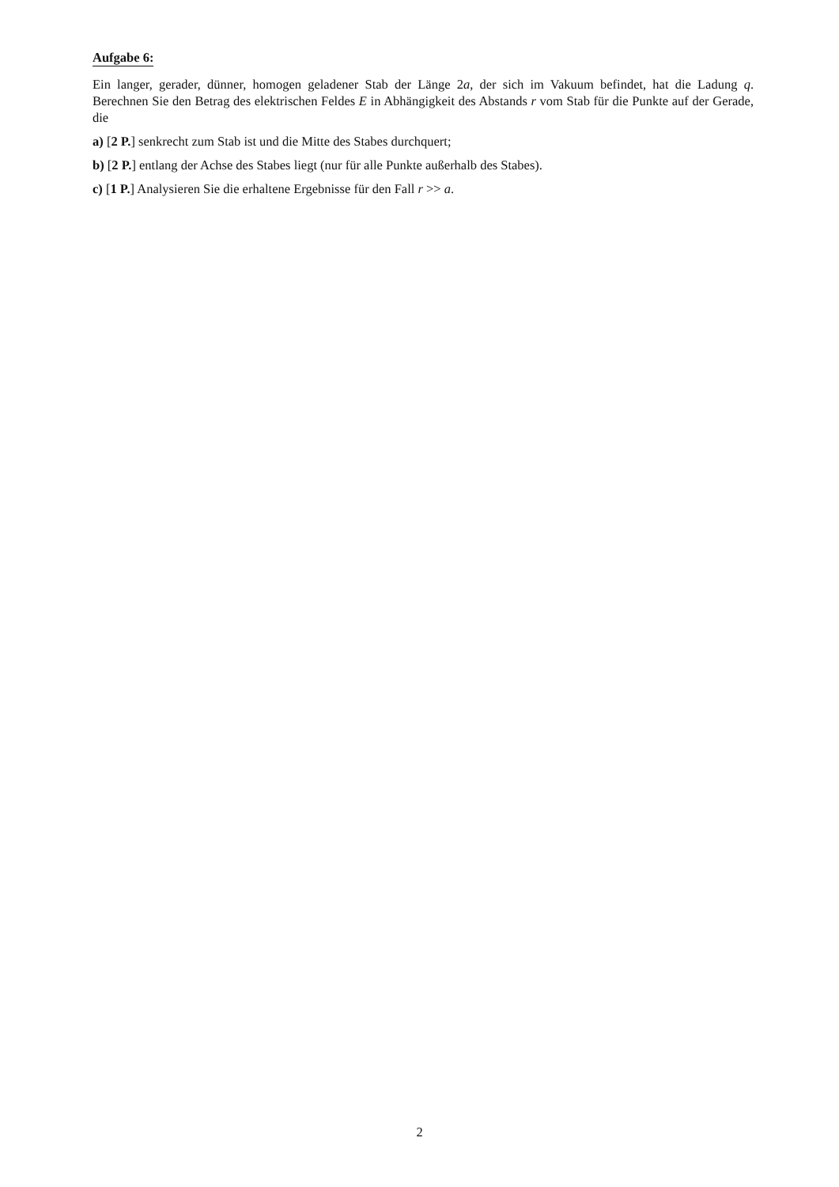Aufgabe 6:
Ein langer, gerader, dünner, homogen geladener Stab der Länge 2a, der sich im Vakuum befindet, hat die Ladung q. Berechnen Sie den Betrag des elektrischen Feldes E in Abhängigkeit des Abstands r vom Stab für die Punkte auf der Gerade, die
a) [2 P.] senkrecht zum Stab ist und die Mitte des Stabes durchquert;
b) [2 P.] entlang der Achse des Stabes liegt (nur für alle Punkte außerhalb des Stabes).
c) [1 P.] Analysieren Sie die erhaltene Ergebnisse für den Fall r >> a.
2